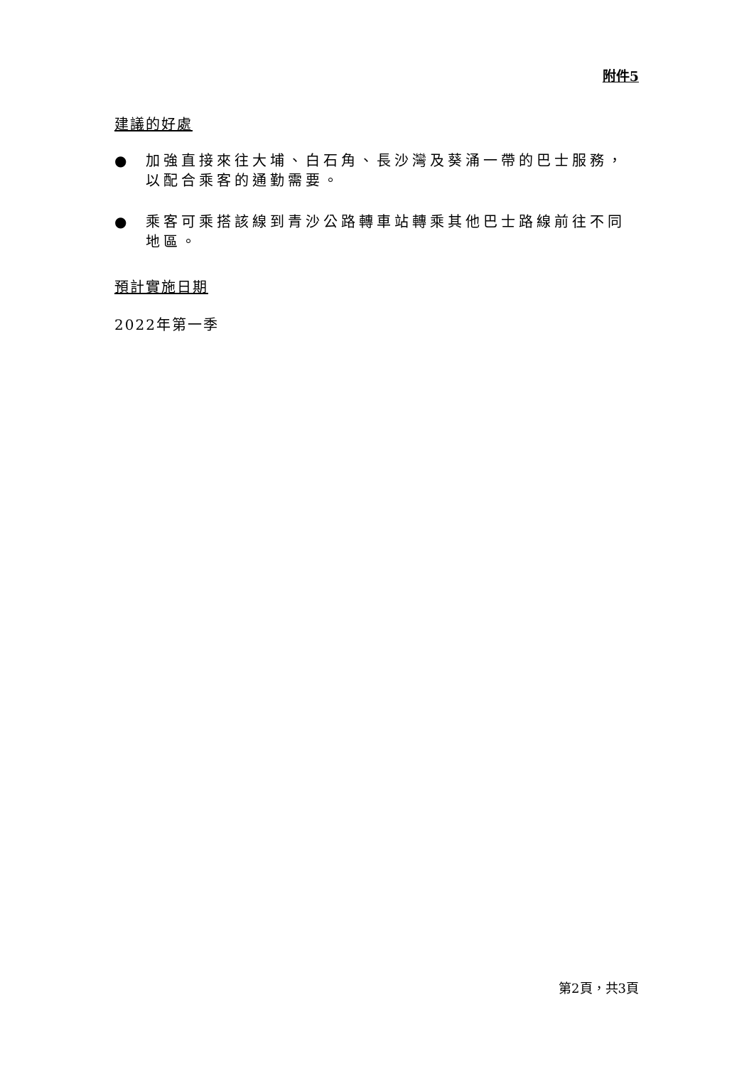附件5
建議的好處
● 加強直接來往大埔、白石角、長沙灣及葵涌一帶的巴士服務，以配合乘客的通勤需要。
● 乘客可乘搭該線到青沙公路轉車站轉乘其他巴士路線前往不同地區。
預計實施日期
2022年第一季
第2頁，共3頁